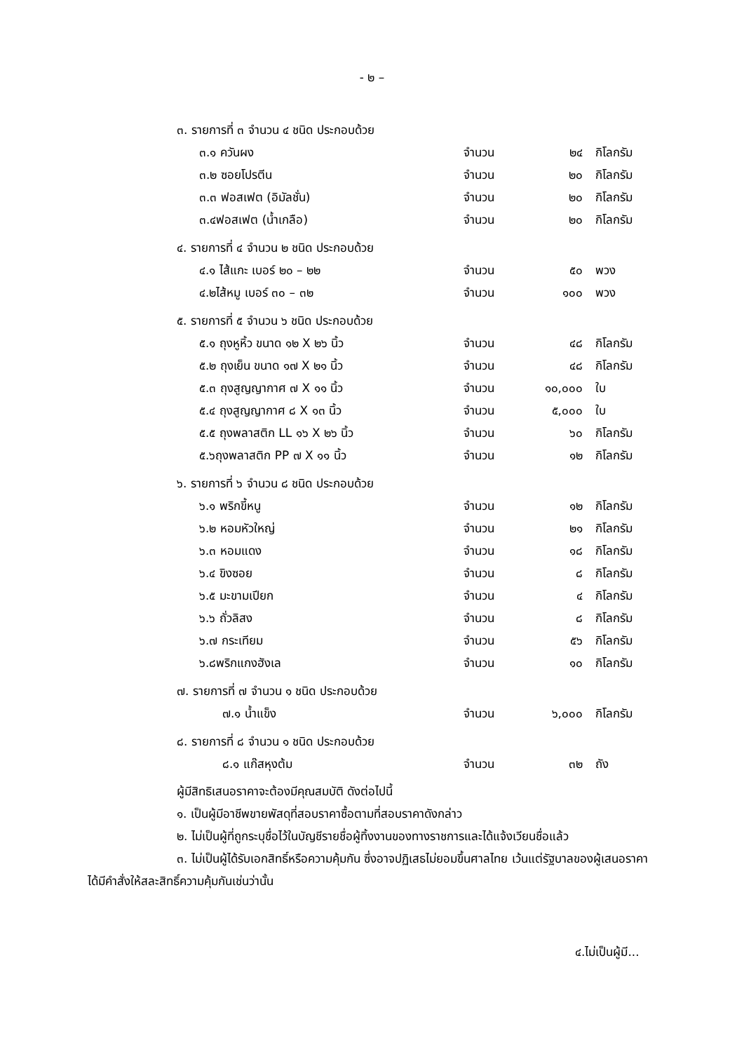- ๒ –
| ๓. รายการที่ ๓ จำนวน ๔ ชนิด ประกอบด้วย | | | |
| ๓.๑ ควันผง | จำนวน | ๒๔ | กิโลกรัม |
| ๓.๒ ซอยโปรตีน | จำนวน | ๒๐ | กิโลกรัม |
| ๓.๓ ฟอสเฟต (อิมัลชั่น) | จำนวน | ๒๐ | กิโลกรัม |
| ๓.๔ฟอสเฟต (น้ำเกลือ) | จำนวน | ๒๐ | กิโลกรัม |
| ๔. รายการที่ ๔ จำนวน ๒ ชนิด ประกอบด้วย | | | |
| ๔.๑ ไส้แกะ เบอร์ ๒๐ – ๒๒ | จำนวน | ๕๐ | พวง |
| ๔.๒ไส้หมู เบอร์ ๓๐ – ๓๒ | จำนวน | ๑๐๐ | พวง |
| ๕. รายการที่ ๕ จำนวน ๖ ชนิด ประกอบด้วย | | | |
| ๕.๑ ถุงหูหิ้ว ขนาด ๑๒ X ๒๖ นิ้ว | จำนวน | ๔๘ | กิโลกรัม |
| ๕.๒ ถุงเย็น ขนาด ๑๗ X ๒๑ นิ้ว | จำนวน | ๔๘ | กิโลกรัม |
| ๕.๓ ถุงสูญญากาศ ๗ X ๑๑ นิ้ว | จำนวน | ๑๐,๐๐๐ | ใบ |
| ๕.๔ ถุงสูญญากาศ ๘ X ๑๓ นิ้ว | จำนวน | ๕,๐๐๐ | ใบ |
| ๕.๕ ถุงพลาสติก LL ๑๖ X ๒๖ นิ้ว | จำนวน | ๖๐ | กิโลกรัม |
| ๕.๖ถุงพลาสติก PP ๗ X ๑๑ นิ้ว | จำนวน | ๑๒ | กิโลกรัม |
| ๖. รายการที่ ๖ จำนวน ๘ ชนิด ประกอบด้วย | | | |
| ๖.๑ พริกขี้หนู | จำนวน | ๑๒ | กิโลกรัม |
| ๖.๒ หอมหัวใหญ่ | จำนวน | ๒๑ | กิโลกรัม |
| ๖.๓ หอมแดง | จำนวน | ๑๘ | กิโลกรัม |
| ๖.๔ ขิงซอย | จำนวน | ๘ | กิโลกรัม |
| ๖.๕ มะขามเปียก | จำนวน | ๔ | กิโลกรัม |
| ๖.๖ ถั่วลิสง | จำนวน | ๘ | กิโลกรัม |
| ๖.๗ กระเทียม | จำนวน | ๕๖ | กิโลกรัม |
| ๖.๘พริกแกงฮังเล | จำนวน | ๑๐ | กิโลกรัม |
| ๗. รายการที่ ๗ จำนวน ๑ ชนิด ประกอบด้วย | | | |
| ๗.๑ น้ำแข็ง | จำนวน | ๖,๐๐๐ | กิโลกรัม |
| ๘. รายการที่ ๘ จำนวน ๑ ชนิด ประกอบด้วย | | | |
| ๘.๑ แก๊สหุงต้ม | จำนวน | ๓๒ | ถัง |
ผู้มีสิทธิเสนอราคาจะต้องมีคุณสมบัติ ดังต่อไปนี้
๑. เป็นผู้มีอาชีพขายพัสดุที่สอบราคาซื้อตามที่สอบราคาดังกล่าว
๒. ไม่เป็นผู้ที่ถูกระบุชื่อไว้ในบัญชีรายชื่อผู้ทิ้งงานของทางราชการและได้แจ้งเวียนชื่อแล้ว
๓. ไม่เป็นผู้ได้รับเอกสิทธิ์หรือความคุ้มกัน ซึ่งอาจปฏิเสธไม่ยอมขึ้นศาลไทย เว้นแต่รัฐบาลของผู้เสนอราคาได้มีคำสั่งให้สละสิทธิ์ความคุ้มกันเช่นว่านั้น
๔.ไม่เป็นผู้มี...